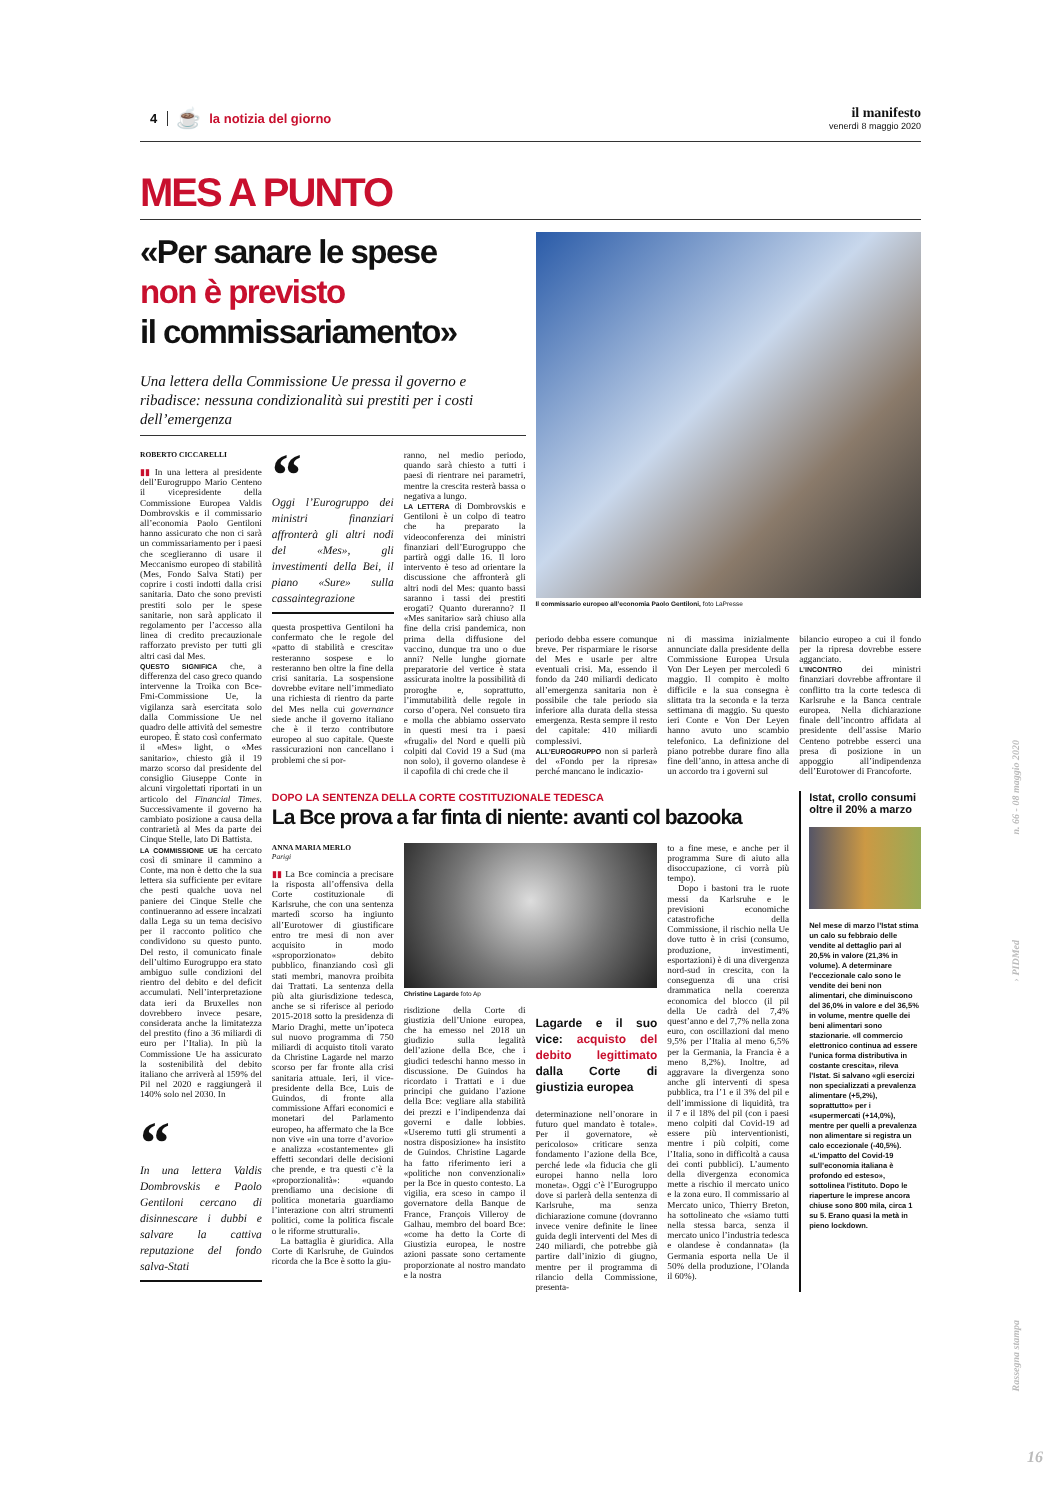n. 66 - 08 maggio 2020
› PIDMed
Rassegna stampa
16
4 ☕ la notizia del giorno il manifesto
venerdì 8 maggio 2020
MES A PUNTO
«Per sanare le spese
non è previsto
il commissariamento»
Una lettera della Commissione Ue pressa il governo e ribadisce: nessuna condizionalità sui prestiti per i costi dell’emergenza
Il commissario europeo all’economia Paolo Gentiloni, foto LaPresse
ROBERTO CICCARELLI
▮▮ In una lettera al presidente dell’Eurogruppo Mario Centeno il vicepresidente della Commissione Europea Valdis Dombrovskis e il commissario all’economia Paolo Gentiloni hanno assicurato che non ci sarà un commissariamento per i paesi che sceglieranno di usare il Meccanismo europeo di stabilità (Mes, Fondo Salva Stati) per coprire i costi indotti dalla crisi sanitaria. Dato che sono previsti prestiti solo per le spese sanitarie, non sarà applicato il regolamento per l’accesso alla linea di credito precauzionale rafforzato previsto per tutti gli altri casi dal Mes.
QUESTO SIGNIFICA che, a differenza del caso greco quando intervenne la Troika con Bce-Fmi-Commissione Ue, la vigilanza sarà esercitata solo dalla Commissione Ue nel quadro delle attività del semestre europeo. È stato così confermato il «Mes» light, o «Mes sanitario», chiesto già il 19 marzo scorso dal presidente del consiglio Giuseppe Conte in alcuni virgolettati riportati in un articolo del Financial Times. Successivamente il governo ha cambiato posizione a causa della contrarietà al Mes da parte dei Cinque Stelle, lato Di Battista.
LA COMMISSIONE UE ha cercato così di sminare il cammino a Conte, ma non è detto che la sua lettera sia sufficiente per evitare che pesti qualche uova nel paniere dei Cinque Stelle che continueranno ad essere incalzati dalla Lega su un tema decisivo per il racconto politico che condividono su questo punto. Del resto, il comunicato finale dell’ultimo Eurogruppo era stato ambiguo sulle condizioni del rientro del debito e del deficit accumulati. Nell’interpretazione data ieri da Bruxelles non dovrebbero invece pesare, considerata anche la limitatezza del prestito (fino a 36 miliardi di euro per l’Italia). In più la Commissione Ue ha assicurato la sostenibilità del debito italiano che arriverà al 159% del Pil nel 2020 e raggiungerà il 140% solo nel 2030. In
“
In una lettera Valdis Dombrovskis e Paolo Gentiloni cercano di disinnescare i dubbi e salvare la cattiva reputazione del fondo salva-Stati
“
Oggi l’Eurogruppo dei ministri finanziari affronterà gli altri nodi del «Mes», gli investimenti della Bei, il piano «Sure» sulla cassaintegrazione
questa prospettiva Gentiloni ha confermato che le regole del «patto di stabilità e crescita» resteranno sospese e lo resteranno ben oltre la fine della crisi sanitaria. La sospensione dovrebbe evitare nell’immediato una richiesta di rientro da parte del Mes nella cui governance siede anche il governo italiano che è il terzo contributore europeo al suo capitale. Queste rassicurazioni non cancellano i problemi che si por-
ranno, nel medio periodo, quando sarà chiesto a tutti i paesi di rientrare nei parametri, mentre la crescita resterà bassa o negativa a lungo.
LA LETTERA di Dombrovskis e Gentiloni è un colpo di teatro che ha preparato la videoconferenza dei ministri finanziari dell’Eurogruppo che partirà oggi dalle 16. Il loro intervento è teso ad orientare la discussione che affronterà gli altri nodi del Mes: quanto bassi saranno i tassi dei prestiti erogati? Quanto dureranno? Il «Mes sanitario» sarà chiuso alla fine della crisi pandemica, non prima della diffusione del vaccino, dunque tra uno o due anni? Nelle lunghe giornate preparatorie del vertice è stata assicurata inoltre la possibilità di proroghe e, soprattutto, l’immutabilità delle regole in corso d’opera. Nel consueto tira e molla che abbiamo osservato in questi mesi tra i paesi «frugali» del Nord e quelli più colpiti dal Covid 19 a Sud (ma non solo), il governo olandese è il capofila di chi crede che il
periodo debba essere comunque breve. Per risparmiare le risorse del Mes e usarle per altre eventuali crisi. Ma, essendo il fondo da 240 miliardi dedicato all’emergenza sanitaria non è possibile che tale periodo sia inferiore alla durata della stessa emergenza. Resta sempre il resto del capitale: 410 miliardi complessivi.
ALL’EUROGRUPPO non si parlerà del «Fondo per la ripresa» perché mancano le indicazio-
ni di massima inizialmente annunciate dalla presidente della Commissione Europea Ursula Von Der Leyen per mercoledì 6 maggio. Il compito è molto difficile e la sua consegna è slittata tra la seconda e la terza settimana di maggio. Su questo ieri Conte e Von Der Leyen hanno avuto uno scambio telefonico. La definizione del piano potrebbe durare fino alla fine dell’anno, in attesa anche di un accordo tra i governi sul
bilancio europeo a cui il fondo per la ripresa dovrebbe essere agganciato.
L’INCONTRO dei ministri finanziari dovrebbe affrontare il conflitto tra la corte tedesca di Karlsruhe e la Banca centrale europea. Nella dichiarazione finale dell’incontro affidata al presidente dell’assise Mario Centeno potrebbe esserci una presa di posizione in un appoggio all’indipendenza dell’Eurotower di Francoforte.
DOPO LA SENTENZA DELLA CORTE COSTITUZIONALE TEDESCA
La Bce prova a far finta di niente: avanti col bazooka
ANNA MARIA MERLO
Parigi
▮▮ La Bce comincia a precisare la risposta all’offensiva della Corte costituzionale di Karlsruhe, che con una sentenza martedì scorso ha ingiunto all’Eurotower di giustificare entro tre mesi di non aver acquisito in modo «sproporzionato» debito pubblico, finanziando così gli stati membri, manovra proibita dai Trattati. La sentenza della più alta giurisdizione tedesca, anche se si riferisce al periodo 2015-2018 sotto la presidenza di Mario Draghi, mette un’ipoteca sul nuovo programma di 750 miliardi di acquisto titoli varato da Christine Lagarde nel marzo scorso per far fronte alla crisi sanitaria attuale. Ieri, il vice-presidente della Bce, Luis de Guindos, di fronte alla commissione Affari economici e monetari del Parlamento europeo, ha affermato che la Bce non vive «in una torre d’avorio» e analizza «costantemente» gli effetti secondari delle decisioni che prende, e tra questi c’è la «proporzionalità»: «quando prendiamo una decisione di politica monetaria guardiamo l’interazione con altri strumenti politici, come la politica fiscale o le riforme strutturali».
La battaglia è giuridica. Alla Corte di Karlsruhe, de Guindos ricorda che la Bce è sotto la giu-
Christine Lagarde foto Ap
to a fine mese, e anche per il programma Sure di aiuto alla disoccupazione, ci vorrà più tempo).
Dopo i bastoni tra le ruote messi da Karlsruhe e le previsioni economiche catastrofiche della Commissione, il rischio nella Ue dove tutto è in crisi (consumo, produzione, investimenti, esportazioni) è di una divergenza nord-sud in crescita, con la conseguenza di una crisi drammatica nella coerenza economica del blocco (il pil della Ue cadrà del 7,4% quest’anno e del 7,7% nella zona euro, con oscillazioni dal meno 9,5% per l’Italia al meno 6,5% per la Germania, la Francia è a meno 8,2%). Inoltre, ad aggravare la divergenza sono anche gli interventi di spesa pubblica, tra l’1 e il 3% del pil e dell’immissione di liquidità, tra il 7 e il 18% del pil (con i paesi meno colpiti dal Covid-19 ad essere più interventionisti, mentre i più colpiti, come l’Italia, sono in difficoltà a causa dei conti pubblici). L’aumento della divergenza economica mette a rischio il mercato unico e la zona euro. Il commissario al Mercato unico, Thierry Breton, ha sottolineato che «siamo tutti nella stessa barca, senza il mercato unico l’industria tedesca e olandese è condannata» (la Germania esporta nella Ue il 50% della produzione, l’Olanda il 60%).
risdizione della Corte di giustizia dell’Unione europea, che ha emesso nel 2018 un giudizio sulla legalità dell’azione della Bce, che i giudici tedeschi hanno messo in discussione. De Guindos ha ricordato i Trattati e i due principi che guidano l’azione della Bce: vegliare alla stabilità dei prezzi e l’indipendenza dai governi e dalle lobbies. «Useremo tutti gli strumenti a nostra disposizione» ha insistito de Guindos. Christine Lagarde ha fatto riferimento ieri a «politiche non convenzionali» per la Bce in questo contesto. La vigilia, era sceso in campo il governatore della Banque de France, François Villeroy de Galhau, membro del board Bce: «come ha detto la Corte di Giustizia europea, le nostre azioni passate sono certamente proporzionate al nostro mandato e la nostra
Lagarde e il suo vice: acquisto del debito legittimato dalla Corte di giustizia europea
determinazione nell’onorare in futuro quel mandato è totale». Per il governatore, «è pericoloso» criticare senza fondamento l’azione della Bce, perché lede «la fiducia che gli europei hanno nella loro moneta». Oggi c’è l’Eurogruppo dove si parlerà della sentenza di Karlsruhe, ma senza dichiarazione comune (dovranno invece venire definite le linee guida degli interventi del Mes di 240 miliardi, che potrebbe già partire dall’inizio di giugno, mentre per il programma di rilancio della Commissione, presenta-
Istat, crollo consumi oltre il 20% a marzo
Nel mese di marzo l’Istat stima un calo su febbraio delle vendite al dettaglio pari al 20,5% in valore (21,3% in volume). A determinare l’eccezionale calo sono le vendite dei beni non alimentari, che diminuiscono del 36,0% in valore e del 36,5% in volume, mentre quelle dei beni alimentari sono stazionarie. «Il commercio elettronico continua ad essere l’unica forma distributiva in costante crescita», rileva l’Istat. Si salvano «gli esercizi non specializzati a prevalenza alimentare (+5,2%), soprattutto» per i «supermercati (+14,0%), mentre per quelli a prevalenza non alimentare si registra un calo eccezionale (-40,5%). «L’impatto del Covid-19 sull’economia italiana è profondo ed esteso», sottolinea l’istituto. Dopo le riaperture le imprese ancora chiuse sono 800 mila, circa 1 su 5. Erano quasi la metà in pieno lockdown.